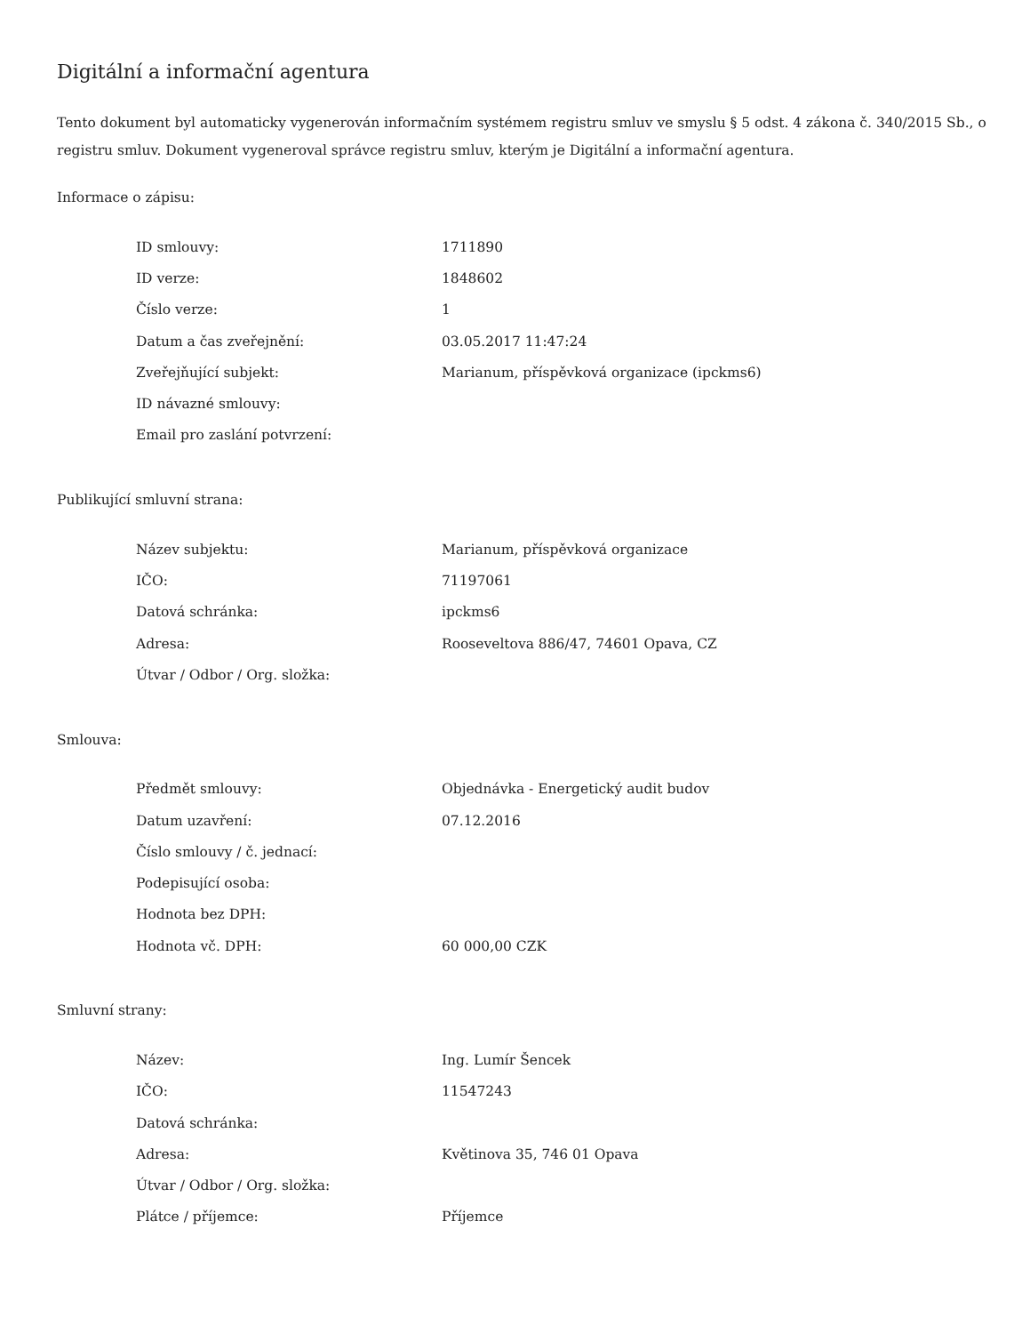Digitální a informační agentura
Tento dokument byl automaticky vygenerován informačním systémem registru smluv ve smyslu § 5 odst. 4 zákona č. 340/2015 Sb., o registru smluv. Dokument vygeneroval správce registru smluv, kterým je Digitální a informační agentura.
Informace o zápisu:
| ID smlouvy: | 1711890 |
| ID verze: | 1848602 |
| Číslo verze: | 1 |
| Datum a čas zveřejnění: | 03.05.2017 11:47:24 |
| Zveřejňující subjekt: | Marianum, příspěvková organizace (ipckms6) |
| ID návazné smlouvy: | |
| Email pro zaslání potvrzení: | |
Publikující smluvní strana:
| Název subjektu: | Marianum, příspěvková organizace |
| IČO: | 71197061 |
| Datová schránka: | ipckms6 |
| Adresa: | Rooseveltova 886/47, 74601 Opava, CZ |
| Útvar / Odbor / Org. složka: | |
Smlouva:
| Předmět smlouvy: | Objednávka - Energetický audit budov |
| Datum uzavření: | 07.12.2016 |
| Číslo smlouvy / č. jednací: | |
| Podepisující osoba: | |
| Hodnota bez DPH: | |
| Hodnota vč. DPH: | 60 000,00 CZK |
Smluvní strany:
| Název: | Ing. Lumír Šencek |
| IČO: | 11547243 |
| Datová schránka: | |
| Adresa: | Květinova 35, 746 01 Opava |
| Útvar / Odbor / Org. složka: | |
| Plátce / příjemce: | Příjemce |